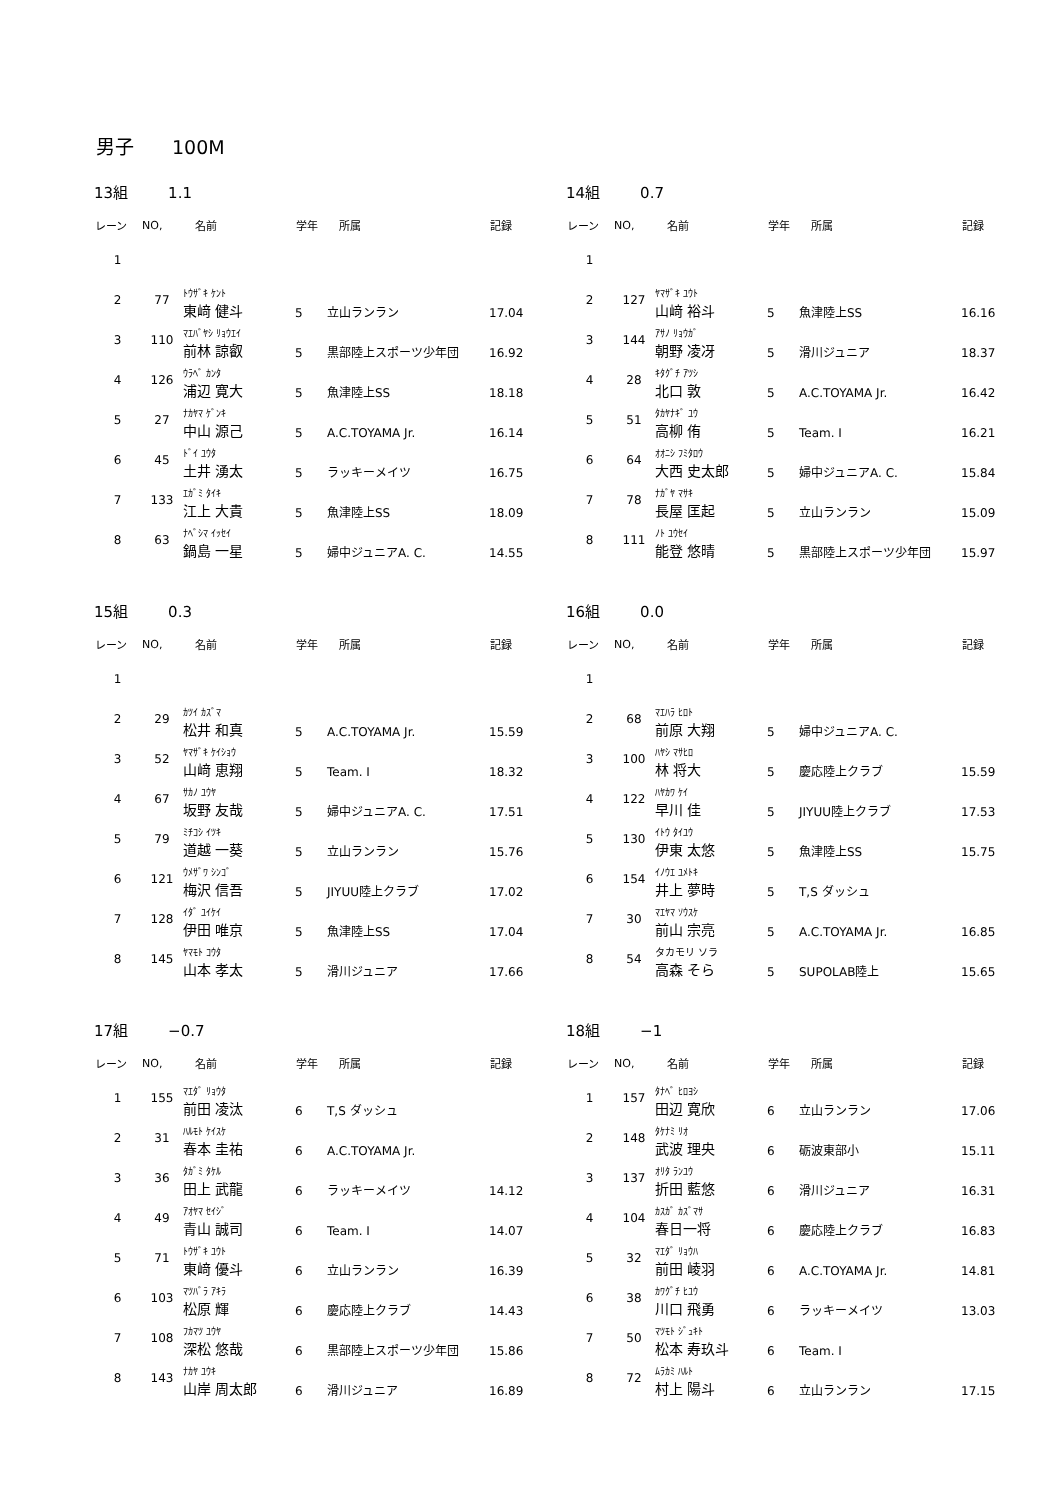男子　　100M
13組 1.1
| レーン | NO, | 名前 | 学年 | 所属 | 記録 |
| --- | --- | --- | --- | --- | --- |
| 1 | | | | | |
| 2 | 77 | ﾄｳｻﾞｷ ｹﾝﾄ 東﨑 健斗 | 5 | 立山ランラン | 17.04 |
| 3 | 110 | ﾏｴﾊﾞﾔｼ ﾘｮｳｴｲ 前林 諒叡 | 5 | 黒部陸上スポーツ少年団 | 16.92 |
| 4 | 126 | ｳﾗﾍﾞ ｶﾝﾀ 浦辺 寛大 | 5 | 魚津陸上SS | 18.18 |
| 5 | 27 | ﾅｶﾔﾏ ｹﾞﾝｷ 中山 源己 | 5 | A.C.TOYAMA Jr. | 16.14 |
| 6 | 45 | ﾄﾞｲ ﾕｳﾀ 土井 湧太 | 5 | ラッキーメイツ | 16.75 |
| 7 | 133 | ｴｶﾞﾐ ﾀｲｷ 江上 大貴 | 5 | 魚津陸上SS | 18.09 |
| 8 | 63 | ﾅﾍﾞｼﾏ ｲｯｾｲ 鍋島 一星 | 5 | 婦中ジュニアA. C. | 14.55 |
14組 0.7
| レーン | NO, | 名前 | 学年 | 所属 | 記録 |
| --- | --- | --- | --- | --- | --- |
| 1 | | | | | |
| 2 | 127 | ﾔﾏｻﾞｷ ﾕｳﾄ 山﨑 裕斗 | 5 | 魚津陸上SS | 16.16 |
| 3 | 144 | ｱｻﾉ ﾘｮｳｶﾞ 朝野 凌冴 | 5 | 滑川ジュニア | 18.37 |
| 4 | 28 | ｷﾀｸﾞﾁ ｱﾂｼ 北口 敦 | 5 | A.C.TOYAMA Jr. | 16.42 |
| 5 | 51 | ﾀｶﾔﾅｷﾞ ﾕｳ 高柳 侑 | 5 | Team. I | 16.21 |
| 6 | 64 | ｵｵﾆｼ ﾌﾐﾀﾛｳ 大西 史太郎 | 5 | 婦中ジュニアA. C. | 15.84 |
| 7 | 78 | ﾅｶﾞﾔ ﾏｻｷ 長屋 匡起 | 5 | 立山ランラン | 15.09 |
| 8 | 111 | ﾉﾄ ﾕｳｾｲ 能登 悠晴 | 5 | 黒部陸上スポーツ少年団 | 15.97 |
15組 0.3
| レーン | NO, | 名前 | 学年 | 所属 | 記録 |
| --- | --- | --- | --- | --- | --- |
| 1 | | | | | |
| 2 | 29 | ｶﾂｲ ｶｽﾞﾏ 松井 和真 | 5 | A.C.TOYAMA Jr. | 15.59 |
| 3 | 52 | ﾔﾏｻﾞｷ ｹｲｼｮｳ 山﨑 恵翔 | 5 | Team. I | 18.32 |
| 4 | 67 | ｻｶﾉ ﾕｳﾔ 坂野 友哉 | 5 | 婦中ジュニアA. C. | 17.51 |
| 5 | 79 | ﾐﾁｺｼ ｲﾂｷ 道越 一葵 | 5 | 立山ランラン | 15.76 |
| 6 | 121 | ｳﾒｻﾞﾜ ｼﾝｺﾞ 梅沢 信吾 | 5 | JIYUU陸上クラブ | 17.02 |
| 7 | 128 | ｲﾀﾞ ﾕｲｹｲ 伊田 唯京 | 5 | 魚津陸上SS | 17.04 |
| 8 | 145 | ﾔﾏﾓﾄ ｺｳﾀ 山本 孝太 | 5 | 滑川ジュニア | 17.66 |
16組 0.0
| レーン | NO, | 名前 | 学年 | 所属 | 記録 |
| --- | --- | --- | --- | --- | --- |
| 1 | | | | | |
| 2 | 68 | ﾏｴﾊﾗ ﾋﾛﾄ 前原 大翔 | 5 | 婦中ジュニアA. C. | |
| 3 | 100 | ﾊﾔｼ ﾏｻﾋﾛ 林 将大 | 5 | 慶応陸上クラブ | 15.59 |
| 4 | 122 | ﾊﾔｶﾜ ｹｲ 早川 佳 | 5 | JIYUU陸上クラブ | 17.53 |
| 5 | 130 | ｲﾄｳ ﾀｲﾕｳ 伊東 太悠 | 5 | 魚津陸上SS | 15.75 |
| 6 | 154 | ｲﾉｳｴ ﾕﾒﾄｷ 井上 夢時 | 5 | T,S ダッシュ | |
| 7 | 30 | ﾏｴﾔﾏ ｿｳｽｹ 前山 宗亮 | 5 | A.C.TOYAMA Jr. | 16.85 |
| 8 | 54 | タカモリ ソラ 高森 そら | 5 | SUPOLAB陸上 | 15.65 |
17組 −0.7
| レーン | NO, | 名前 | 学年 | 所属 | 記録 |
| --- | --- | --- | --- | --- | --- |
| 1 | 155 | ﾏｴﾀﾞ ﾘｮｳﾀ 前田 凌汰 | 6 | T,S ダッシュ | |
| 2 | 31 | ﾊﾙﾓﾄ ｹｲｽｹ 春本 圭祐 | 6 | A.C.TOYAMA Jr. | |
| 3 | 36 | ﾀｶﾞﾐ ﾀｹﾙ 田上 武龍 | 6 | ラッキーメイツ | 14.12 |
| 4 | 49 | ｱｵﾔﾏ ｾｲｼﾞ 青山 誠司 | 6 | Team. I | 14.07 |
| 5 | 71 | ﾄｳｻﾞｷ ﾕｳﾄ 東﨑 優斗 | 6 | 立山ランラン | 16.39 |
| 6 | 103 | ﾏﾂﾊﾞﾗ ｱｷﾗ 松原 輝 | 6 | 慶応陸上クラブ | 14.43 |
| 7 | 108 | ﾌｶﾏﾂ ﾕｳﾔ 深松 悠哉 | 6 | 黒部陸上スポーツ少年団 | 15.86 |
| 8 | 143 | ﾅｶﾔ ﾕｳｷ 山岸 周太郎 | 6 | 滑川ジュニア | 16.89 |
18組 −1
| レーン | NO, | 名前 | 学年 | 所属 | 記録 |
| --- | --- | --- | --- | --- | --- |
| 1 | 157 | ﾀﾅﾍﾞ ﾋﾛﾖｼ 田辺 寛欣 | 6 | 立山ランラン | 17.06 |
| 2 | 148 | ﾀｹﾅﾐ ﾘｵ 武波 理央 | 6 | 砺波東部小 | 15.11 |
| 3 | 137 | ｵﾘﾀ ﾗﾝﾕｳ 折田 藍悠 | 6 | 滑川ジュニア | 16.31 |
| 4 | 104 | ｶｽｶﾞ ｶｽﾞﾏｻ 春日一将 | 6 | 慶応陸上クラブ | 16.83 |
| 5 | 32 | ﾏｴﾀﾞ ﾘｮｳﾊ 前田 崚羽 | 6 | A.C.TOYAMA Jr. | 14.81 |
| 6 | 38 | ｶﾜｸﾞﾁ ﾋﾕｳ 川口 飛勇 | 6 | ラッキーメイツ | 13.03 |
| 7 | 50 | ﾏﾂﾓﾄ ｼﾞｭｷﾄ 松本 寿玖斗 | 6 | Team. I | |
| 8 | 72 | ﾑﾗｶﾐ ﾊﾙﾄ 村上 陽斗 | 6 | 立山ランラン | 17.15 |